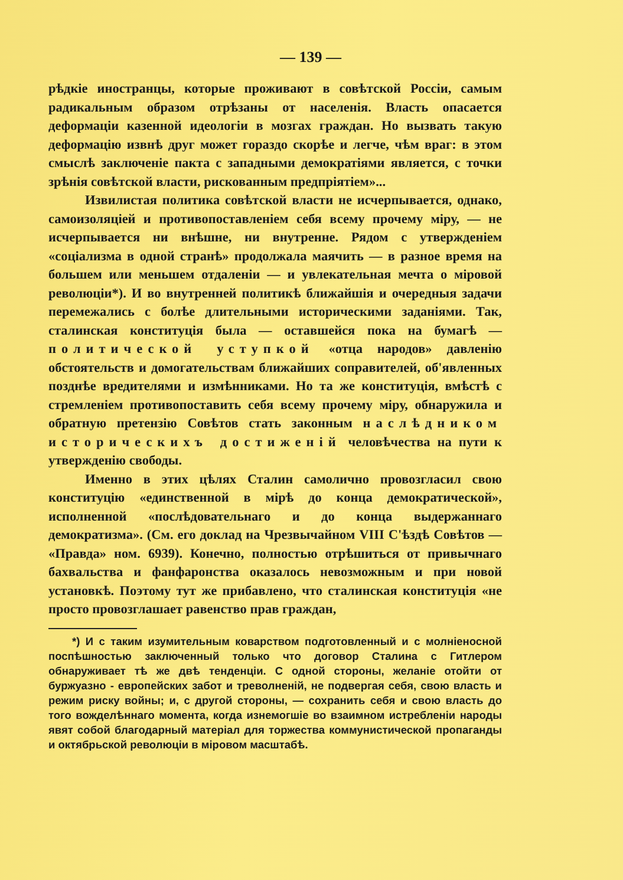— 139 —
рѣдкіе иностранцы, которые проживают в совѣтской Россіи, самым радикальным образом отрѣзаны от населенія. Власть опасается деформаціи казенной идеологіи в мозгах граждан. Но вызвать такую деформацію извнѣ друг может гораздо скорѣе и легче, чѣм враг: в этом смыслѣ заключеніе пакта с западными демократіями является, с точки зрѣнія совѣтской власти, рискованным предпріятіем»...
Извилистая политика совѣтской власти не исчерпывается, однако, самоизоляціей и противопоставленіем себя всему прочему міру, — не исчерпывается ни внѣшне, ни внутренне. Рядом с утвержденіем «соціализма в одной странѣ» продолжала маячить — в разное время на большем или меньшем отдаленіи — и увлекательная мечта о міровой революціи*). И во внутренней политикѣ ближайшія и очередныя задачи перемежались с болѣе длительными историческими заданіями. Так, сталинская конституція была — оставшейся пока на бумагѣ — политической уступкой «отца народов» давленію обстоятельств и домогательствам ближайших соправителей, об'явленных позднѣе вредителями и измѣнниками. Но та же конституція, вмѣстѣ с стремленіем противопоставить себя всему прочему міру, обнаружила и обратную претензію Совѣтов стать законным наслѣдником историческихъ достиженій человѣчества на пути к утвержденію свободы.
Именно в этих цѣлях Сталин самолично провозгласил свою конституцію «единственной в мірѣ до конца демократической», исполненной «послѣдовательнаго и до конца выдержаннаго демократизма». (См. его доклад на Чрезвычайном VIII С'ѣздѣ Совѣтов — «Правда» ном. 6939). Конечно, полностью отрѣшиться от привычнаго бахвальства и фанфаронства оказалось невозможным и при новой установкѣ. Поэтому тут же прибавлено, что сталинская конституція «не просто провозглашает равенство прав граждан,
*) И с таким изумительным коварством подготовленный и с молніеносной поспѣшностью заключенный только что договор Сталина с Гитлером обнаруживает тѣ же двѣ тенденціи. С одной стороны, желаніе отойти от буржуазно - европейских забот и треволненій, не подвергая себя, свою власть и режим риску войны; и, с другой стороны, — сохранить себя и свою власть до того вожделѣннаго момента, когда изнемогшіе во взаимном истребленіи народы явят собой благодарный матеріал для торжества коммунистической пропаганды и октябрьской революціи в міровом масштабѣ.